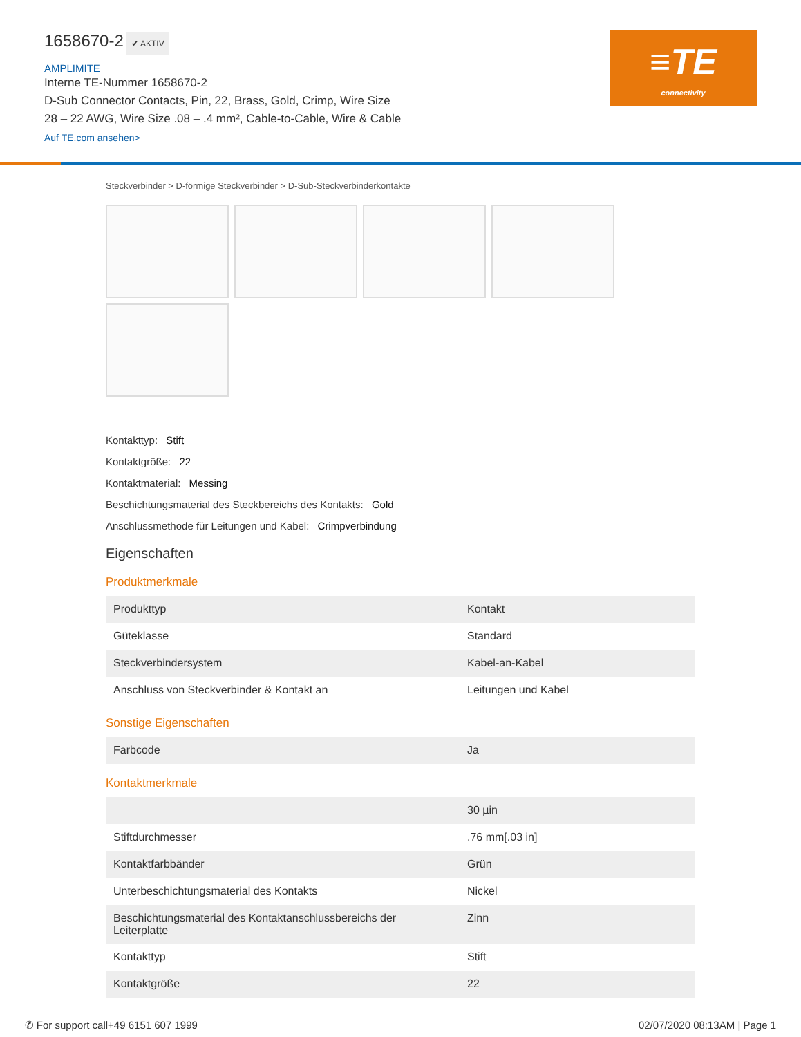1658670-2 ✔ AKTIV
AMPLIMITE
Interne TE-Nummer 1658670-2
D-Sub Connector Contacts, Pin, 22, Brass, Gold, Crimp, Wire Size
28 – 22 AWG, Wire Size .08 – .4 mm², Cable-to-Cable, Wire & Cable
Auf TE.com ansehen>
≡TE
connectivity
Steckverbinder > D-förmige Steckverbinder > D-Sub-Steckverbinderkontakte
Kontakttyp: Stift
Kontaktgröße: 22
Kontaktmaterial: Messing
Beschichtungsmaterial des Steckbereichs des Kontakts: Gold
Anschlussmethode für Leitungen und Kabel: Crimpverbindung
Eigenschaften
Produktmerkmale
| Produkttyp | Kontakt |
| Güteklasse | Standard |
| Steckverbindersystem | Kabel-an-Kabel |
| Anschluss von Steckverbinder & Kontakt an | Leitungen und Kabel |
Sonstige Eigenschaften
| Farbcode | Ja |
Kontaktmerkmale
| | 30 µin |
| Stiftdurchmesser | .76 mm[.03 in] |
| Kontaktfarbbänder | Grün |
| Unterbeschichtungsmaterial des Kontakts | Nickel |
| Beschichtungsmaterial des Kontaktanschlussbereichs der Leiterplatte | Zinn |
| Kontakttyp | Stift |
| Kontaktgröße | 22 |
✆ For support call+49 6151 607 1999 02/07/2020 08:13AM | Page 1